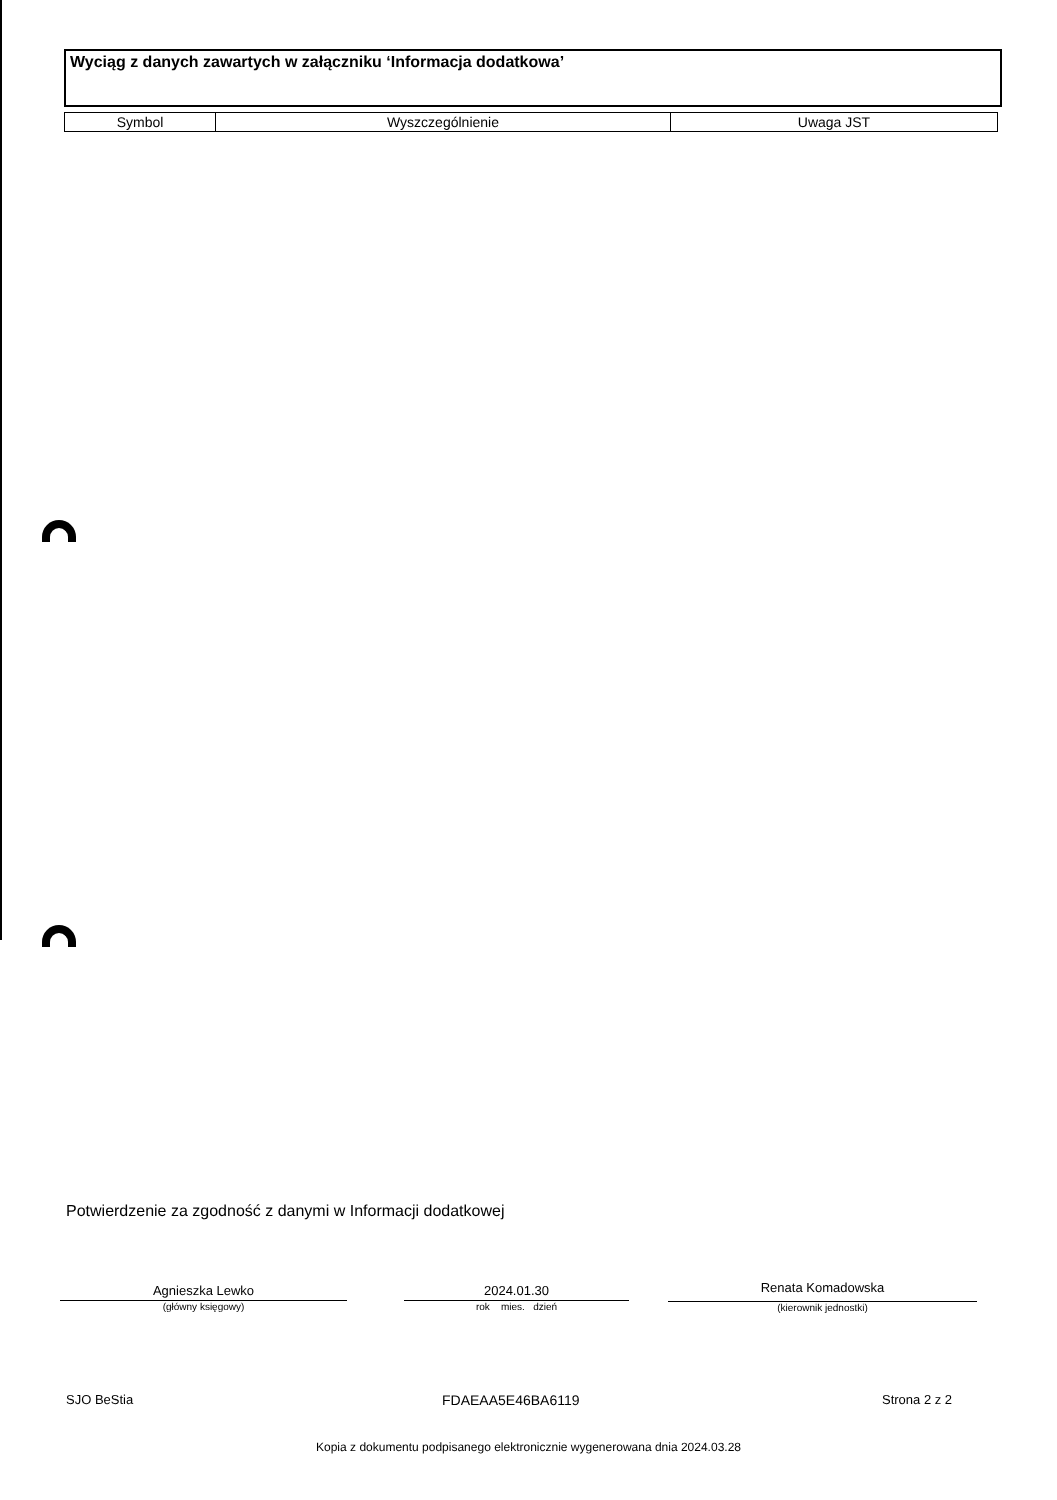Wyciąg z danych zawartych w załączniku ‘Informacja dodatkowa’
| Symbol | Wyszczególnienie | Uwaga JST |
| --- | --- | --- |
Potwierdzenie za zgodność z danymi w Informacji dodatkowej
Agnieszka Lewko
(główny księgowy)
2024.01.30
rok mies. dzień
Renata Komadowska
(kierownik jednostki)
SJO BeStia FDAEAA5E46BA6119 Strona 2 z 2
Kopia z dokumentu podpisanego elektronicznie wygenerowana dnia 2024.03.28